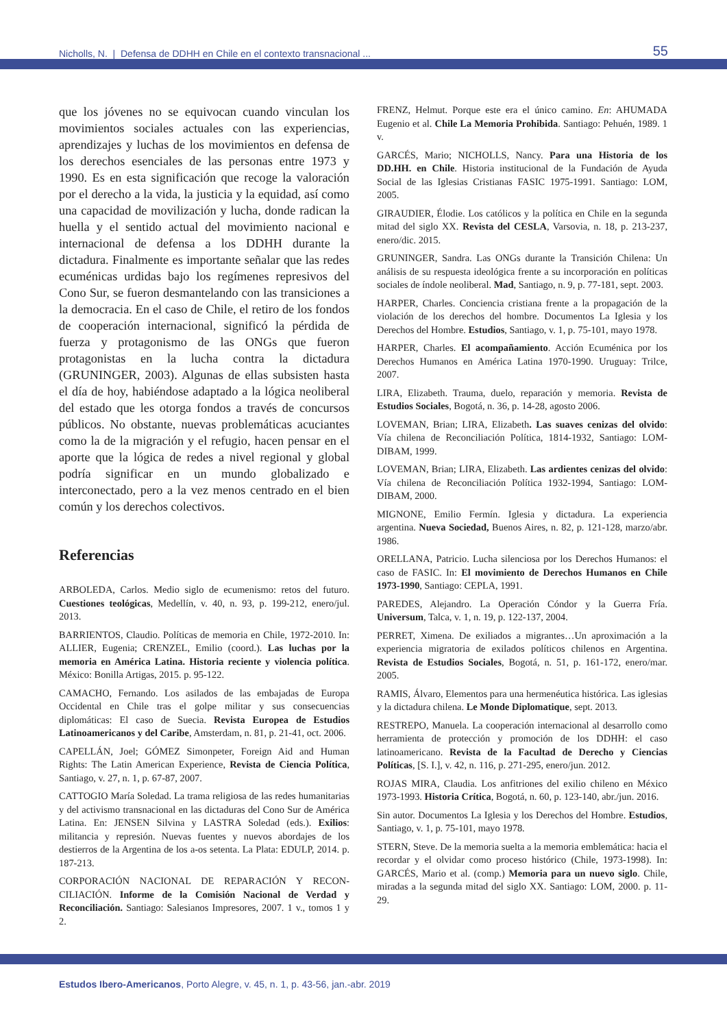Nicholls, N. | Defensa de DDHH en Chile en el contexto transnacional ... 55
que los jóvenes no se equivocan cuando vinculan los movimientos sociales actuales con las experiencias, aprendizajes y luchas de los movimientos en defensa de los derechos esenciales de las personas entre 1973 y 1990. Es en esta significación que recoge la valoración por el derecho a la vida, la justicia y la equidad, así como una capacidad de movilización y lucha, donde radican la huella y el sentido actual del movimiento nacional e internacional de defensa a los DDHH durante la dictadura. Finalmente es importante señalar que las redes ecuménicas urdidas bajo los regímenes represivos del Cono Sur, se fueron desmantelando con las transiciones a la democracia. En el caso de Chile, el retiro de los fondos de cooperación internacional, significó la pérdida de fuerza y protagonismo de las ONGs que fueron protagonistas en la lucha contra la dictadura (GRUNINGER, 2003). Algunas de ellas subsisten hasta el día de hoy, habiéndose adaptado a la lógica neoliberal del estado que les otorga fondos a través de concursos públicos. No obstante, nuevas problemáticas acuciantes como la de la migración y el refugio, hacen pensar en el aporte que la lógica de redes a nivel regional y global podría significar en un mundo globalizado e interconectado, pero a la vez menos centrado en el bien común y los derechos colectivos.
Referencias
ARBOLEDA, Carlos. Medio siglo de ecumenismo: retos del futuro. Cuestiones teológicas, Medellín, v. 40, n. 93, p. 199-212, enero/jul. 2013.
BARRIENTOS, Claudio. Políticas de memoria en Chile, 1972-2010. In: ALLIER, Eugenia; CRENZEL, Emilio (coord.). Las luchas por la memoria en América Latina. Historia reciente y violencia política. México: Bonilla Artigas, 2015. p. 95-122.
CAMACHO, Fernando. Los asilados de las embajadas de Europa Occidental en Chile tras el golpe militar y sus consecuencias diplomáticas: El caso de Suecia. Revista Europea de Estudios Latinoamericanos y del Caribe, Amsterdam, n. 81, p. 21-41, oct. 2006.
CAPELLÁN, Joel; GÓMEZ Simonpeter, Foreign Aid and Human Rights: The Latin American Experience, Revista de Ciencia Política, Santiago, v. 27, n. 1, p. 67-87, 2007.
CATTOGIO María Soledad. La trama religiosa de las redes humanitarias y del activismo transnacional en las dictaduras del Cono Sur de América Latina. En: JENSEN Silvina y LASTRA Soledad (eds.). Exilios: militancia y represión. Nuevas fuentes y nuevos abordajes de los destierros de la Argentina de los a-os setenta. La Plata: EDULP, 2014. p. 187-213.
CORPORACIÓN NACIONAL DE REPARACIÓN Y RECON-CILIACIÓN. Informe de la Comisión Nacional de Verdad y Reconciliación. Santiago: Salesianos Impresores, 2007. 1 v., tomos 1 y 2.
FRENZ, Helmut. Porque este era el único camino. En: AHUMADA Eugenio et al. Chile La Memoria Prohibida. Santiago: Pehuén, 1989. 1 v.
GARCÉS, Mario; NICHOLLS, Nancy. Para una Historia de los DD.HH. en Chile. Historia institucional de la Fundación de Ayuda Social de las Iglesias Cristianas FASIC 1975-1991. Santiago: LOM, 2005.
GIRAUDIER, Élodie. Los católicos y la política en Chile en la segunda mitad del siglo XX. Revista del CESLA, Varsovia, n. 18, p. 213-237, enero/dic. 2015.
GRUNINGER, Sandra. Las ONGs durante la Transición Chilena: Un análisis de su respuesta ideológica frente a su incorporación en políticas sociales de índole neoliberal. Mad, Santiago, n. 9, p. 77-181, sept. 2003.
HARPER, Charles. Conciencia cristiana frente a la propagación de la violación de los derechos del hombre. Documentos La Iglesia y los Derechos del Hombre. Estudios, Santiago, v. 1, p. 75-101, mayo 1978.
HARPER, Charles. El acompañamiento. Acción Ecuménica por los Derechos Humanos en América Latina 1970-1990. Uruguay: Trilce, 2007.
LIRA, Elizabeth. Trauma, duelo, reparación y memoria. Revista de Estudios Sociales, Bogotá, n. 36, p. 14-28, agosto 2006.
LOVEMAN, Brian; LIRA, Elizabeth. Las suaves cenizas del olvido: Vía chilena de Reconciliación Política, 1814-1932, Santiago: LOM-DIBAM, 1999.
LOVEMAN, Brian; LIRA, Elizabeth. Las ardientes cenizas del olvido: Vía chilena de Reconciliación Política 1932-1994, Santiago: LOM-DIBAM, 2000.
MIGNONE, Emilio Fermín. Iglesia y dictadura. La experiencia argentina. Nueva Sociedad, Buenos Aires, n. 82, p. 121-128, marzo/abr. 1986.
ORELLANA, Patricio. Lucha silenciosa por los Derechos Humanos: el caso de FASIC. In: El movimiento de Derechos Humanos en Chile 1973-1990, Santiago: CEPLA, 1991.
PAREDES, Alejandro. La Operación Cóndor y la Guerra Fría. Universum, Talca, v. 1, n. 19, p. 122-137, 2004.
PERRET, Ximena. De exiliados a migrantes…Un aproximación a la experiencia migratoria de exilados políticos chilenos en Argentina. Revista de Estudios Sociales, Bogotá, n. 51, p. 161-172, enero/mar. 2005.
RAMIS, Álvaro, Elementos para una hermenéutica histórica. Las iglesias y la dictadura chilena. Le Monde Diplomatique, sept. 2013.
RESTREPO, Manuela. La cooperación internacional al desarrollo como herramienta de protección y promoción de los DDHH: el caso latinoamericano. Revista de la Facultad de Derecho y Ciencias Políticas, [S. I.], v. 42, n. 116, p. 271-295, enero/jun. 2012.
ROJAS MIRA, Claudia. Los anfitriones del exilio chileno en México 1973-1993. Historia Crítica, Bogotá, n. 60, p. 123-140, abr./jun. 2016.
Sin autor. Documentos La Iglesia y los Derechos del Hombre. Estudios, Santiago, v. 1, p. 75-101, mayo 1978.
STERN, Steve. De la memoria suelta a la memoria emblemática: hacia el recordar y el olvidar como proceso histórico (Chile, 1973-1998). In: GARCÉS, Mario et al. (comp.) Memoria para un nuevo siglo. Chile, miradas a la segunda mitad del siglo XX. Santiago: LOM, 2000. p. 11-29.
Estudos Ibero-Americanos, Porto Alegre, v. 45, n. 1, p. 43-56, jan.-abr. 2019